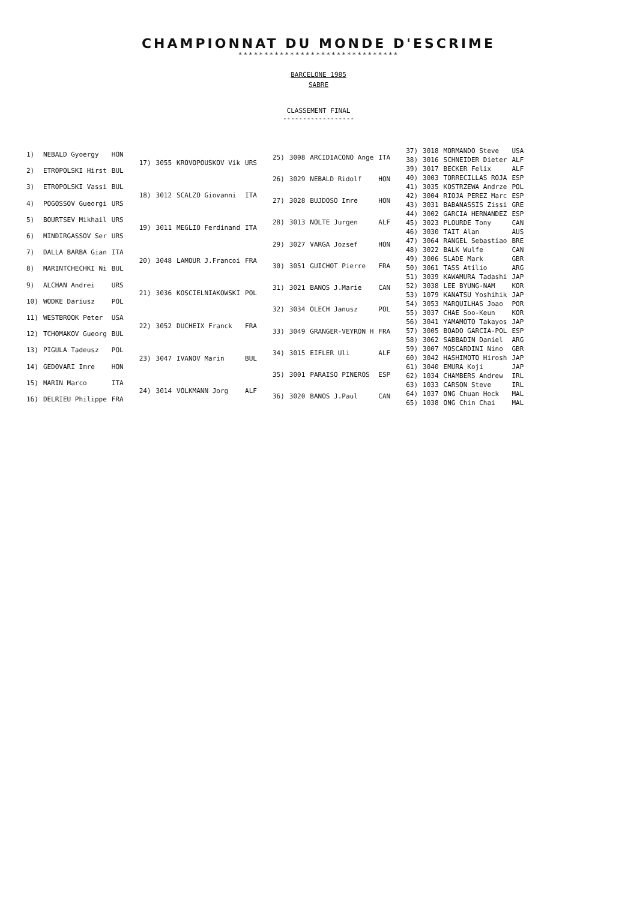CHAMPIONNAT DU MONDE D'ESCRIME
*******************************
BARCELONE 1985
SABRE
CLASSEMENT FINAL
------------------
| 1) | NEBALD Gyoergy | HON |
| 2) | ETROPOLSKI Hirst | BUL |
| 3) | ETROPOLSKI Vassi | BUL |
| 4) | POGOSSOV Gueorgi | URS |
| 5) | BOURTSEV Mikhail | URS |
| 6) | MINDIRGASSOV Ser | URS |
| 7) | DALLA BARBA Gian | ITA |
| 8) | MARINTCHECHKI Ni | BUL |
| 9) | ALCHAN Andrei | URS |
| 10) | WODKE Dariusz | POL |
| 11) | WESTBROOK Peter | USA |
| 12) | TCHOMAKOV Gueorg | BUL |
| 13) | PIGULA Tadeusz | POL |
| 14) | GEDOVARI Imre | HON |
| 15) | MARIN Marco | ITA |
| 16) | DELRIEU Philippe | FRA |
| 17) | 3055 | KROVOPOUSKOV Vik | URS |
| 18) | 3012 | SCALZO Giovanni | ITA |
| 19) | 3011 | MEGLIO Ferdinand | ITA |
| 20) | 3048 | LAMOUR J.Francoi | FRA |
| 21) | 3036 | KOSCIELNIAKOWSKI | POL |
| 22) | 3052 | DUCHEIX Franck | FRA |
| 23) | 3047 | IVANOV Marin | BUL |
| 24) | 3014 | VOLKMANN Jorg | ALF |
| 25) | 3008 | ARCIDIACONO Ange | ITA |
| 26) | 3029 | NEBALD Ridolf | HON |
| 27) | 3028 | BUJDOSO Imre | HON |
| 28) | 3013 | NOLTE Jurgen | ALF |
| 29) | 3027 | VARGA Jozsef | HON |
| 30) | 3051 | GUICHOT Pierre | FRA |
| 31) | 3021 | BANOS J.Marie | CAN |
| 32) | 3034 | OLECH Janusz | POL |
| 33) | 3049 | GRANGER-VEYRON H | FRA |
| 34) | 3015 | EIFLER Uli | ALF |
| 35) | 3001 | PARAISO PINEROS | ESP |
| 36) | 3020 | BANOS J.Paul | CAN |
| 37) | 3018 | MORMANDO Steve | USA |
| 38) | 3016 | SCHNEIDER Dieter | ALF |
| 39) | 3017 | BECKER Felix | ALF |
| 40) | 3003 | TORRECILLAS ROJA | ESP |
| 41) | 3035 | KOSTRZEWA Andrze | POL |
| 42) | 3004 | RIOJA PEREZ Marc | ESP |
| 43) | 3031 | BABANASSIS Zissi | GRE |
| 44) | 3002 | GARCIA HERNANDEZ | ESP |
| 45) | 3023 | PLOURDE Tony | CAN |
| 46) | 3030 | TAIT Alan | AUS |
| 47) | 3064 | RANGEL Sebastiao | BRE |
| 48) | 3022 | BALK Wulfe | CAN |
| 49) | 3006 | SLADE Mark | GBR |
| 50) | 3061 | TASS Atilio | ARG |
| 51) | 3039 | KAWAMURA Tadashi | JAP |
| 52) | 3038 | LEE BYUNG-NAM | KOR |
| 53) | 1079 | KANATSU Yoshihik | JAP |
| 54) | 3053 | MARQUILHAS Joao | POR |
| 55) | 3037 | CHAE Soo-Keun | KOR |
| 56) | 3041 | YAMAMOTO Takayos | JAP |
| 57) | 3005 | BOADO GARCIA-POL | ESP |
| 58) | 3062 | SABBADIN Daniel | ARG |
| 59) | 3007 | MOSCARDINI Nino | GBR |
| 60) | 3042 | HASHIMOTO Hirosh | JAP |
| 61) | 3040 | EMURA Koji | JAP |
| 62) | 1034 | CHAMBERS Andrew | IRL |
| 63) | 1033 | CARSON Steve | IRL |
| 64) | 1037 | ONG Chuan Hock | MAL |
| 65) | 1038 | ONG Chin Chai | MAL |